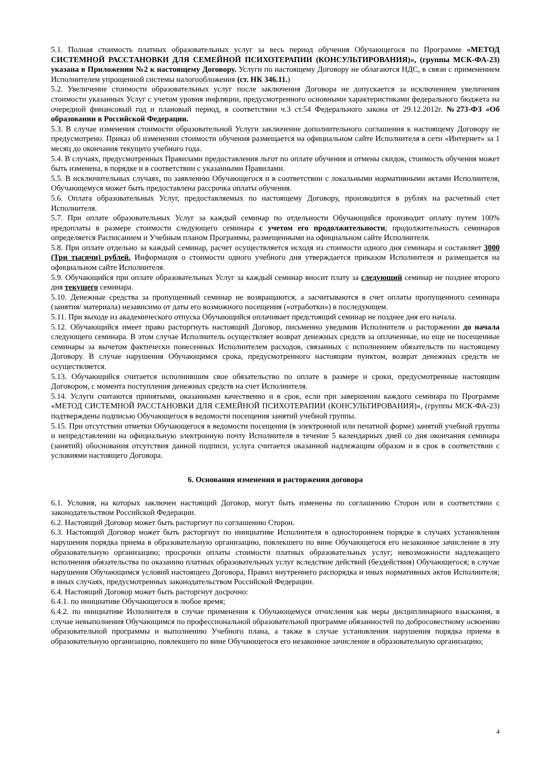5.1. Полная стоимость платных образовательных услуг за весь период обучения Обучающегося по Программе «МЕТОД СИСТЕМНОЙ РАССТАНОВКИ ДЛЯ СЕМЕЙНОЙ ПСИХОТЕРАПИИ (КОНСУЛЬТИРОВАНИЯ)», (группы МСК-ФА-23) указана в Приложении №2 к настоящему Договору. Услуги по настоящему Договору не облагаются НДС, в связи с применением Исполнителем упрощенной системы налогообложения (ст. НК 346.11.)
5.2. Увеличение стоимости образовательных услуг после заключения Договора не допускается за исключением увеличения стоимости указанных Услуг с учетом уровня инфляции, предусмотренного основными характеристиками федерального бюджета на очередной финансовый год и плановый период, в соответствии ч.3 ст.54 Федерального закона от 29.12.2012г. №273-ФЗ «Об образовании в Российской Федерации.
5.3. В случае изменения стоимости образовательной Услуги заключение дополнительного соглашения к настоящему Договору не предусмотрено. Приказ об изменении стоимости обучения размещается на официальном сайте Исполнителя в сети «Интернет» за 1 месяц до окончания текущего учебного года.
5.4. В случаях, предусмотренных Правилами предоставления льгот по оплате обучения и отмены скидок, стоимость обучения может быть изменена, в порядке и в соответствии с указанными Правилами.
5.5. В исключительных случаях, по заявлению Обучающегося и в соответствии с локальными нормативными актами Исполнителя, Обучающемуся может быть предоставлена рассрочка оплаты обучения.
5.6. Оплата образовательных Услуг, предоставляемых по настоящему Договору, производится в рублях на расчетный счет Исполнителя.
5.7. При оплате образовательных Услуг за каждый семинар по отдельности Обучающийся производит оплату путем 100% предоплаты в размере стоимости следующего семинара с учетом его продолжительности; продолжительность семинаров определяется Расписанием и Учебным планом Программы, размещенными на официальном сайте Исполнителя.
5.8. При оплате отдельно за каждый семинар, расчет осуществляется исходя из стоимости одного дня семинара и составляет 3000 (Три тысячи) рублей. Информация о стоимости одного учебного дня утверждается приказом Исполнителя и размещается на официальном сайте Исполнителя.
5.9. Обучающийся при оплате образовательных Услуг за каждый семинар вносит плату за следующий семинар не позднее второго дня текущего семинара.
5.10. Денежные средства за пропущенный семинар не возвращаются, а засчитываются в счет оплаты пропущенного семинара (занятия/ материала) независимо от даты его возможного посещения («отработки») в последующем.
5.11. При выходе из академического отпуска Обучающийся оплачивает предстоящий семинар не позднее дня его начала.
5.12. Обучающийся имеет право расторгнуть настоящий Договор, письменно уведомив Исполнителя о расторжении до начала следующего семинара. В этом случае Исполнитель осуществляет возврат денежных средств за оплаченные, но еще не посещенные семинары за вычетом фактически понесенных Исполнителем расходов, связанных с исполнением обязательств по настоящему Договору. В случае нарушения Обучающимся срока, предусмотренного настоящим пунктом, возврат денежных средств не осуществляется.
5.13. Обучающийся считается исполнившим свое обязательство по оплате в размере и сроки, предусмотренные настоящим Договором, с момента поступления денежных средств на счет Исполнителя.
5.14. Услуги считаются принятыми, оказанными качественно и в срок, если при завершении каждого семинара по Программе «МЕТОД СИСТЕМНОЙ РАССТАНОВКИ ДЛЯ СЕМЕЙНОЙ ПСИХОТЕРАПИИ (КОНСУЛЬТИРОВАНИЯ)», (группы МСК-ФА-23) подтверждены подписью Обучающегося в ведомости посещения занятий учебной группы.
5.15. При отсутствии отметки Обучающегося в ведомости посещения (в электронной или печатной форме) занятий учебной группы и непредставлении на официальную электронную почту Исполнителя в течение 5 календарных дней со дня окончания семинара (занятий) обоснования отсутствия данной подписи, услуга считается оказанной надлежащим образом и в срок в соответствии с условиями настоящего Договора.
6. Основания изменения и расторжения договора
6.1. Условия, на которых заключен настоящий Договор, могут быть изменены по соглашению Сторон или в соответствии с законодательством Российской Федерации.
6.2. Настоящий Договор может быть расторгнут по соглашению Сторон.
6.3. Настоящий Договор может быть расторгнут по инициативе Исполнителя в одностороннем порядке в случаях установления нарушения порядка приема в образовательную организацию, повлекшего по вине Обучающегося его незаконное зачисление в эту образовательную организацию; просрочки оплаты стоимости платных образовательных услуг; невозможности надлежащего исполнения обязательства по оказанию платных образовательных услуг вследствие действий (бездействия) Обучающегося; в случае нарушения Обучающимся условий настоящего Договора, Правил внутреннего распорядка и иных нормативных актов Исполнителя; в иных случаях, предусмотренных законодательством Российской Федерации.
6.4. Настоящий Договор может быть расторгнут досрочно:
6.4.1. по инициативе Обучающегося в любое время;
6.4.2. по инициативе Исполнителя в случае применения к Обучающемуся отчисления как меры дисциплинарного взыскания, в случае невыполнения Обучающимся по профессиональной образовательной программе обязанностей по добросовестному освоению образовательной программы и выполнению Учебного плана, а также в случае установления нарушения порядка приема в образовательную организацию, повлекшего по вине Обучающегося его незаконное зачисление в образовательную организацию;
4